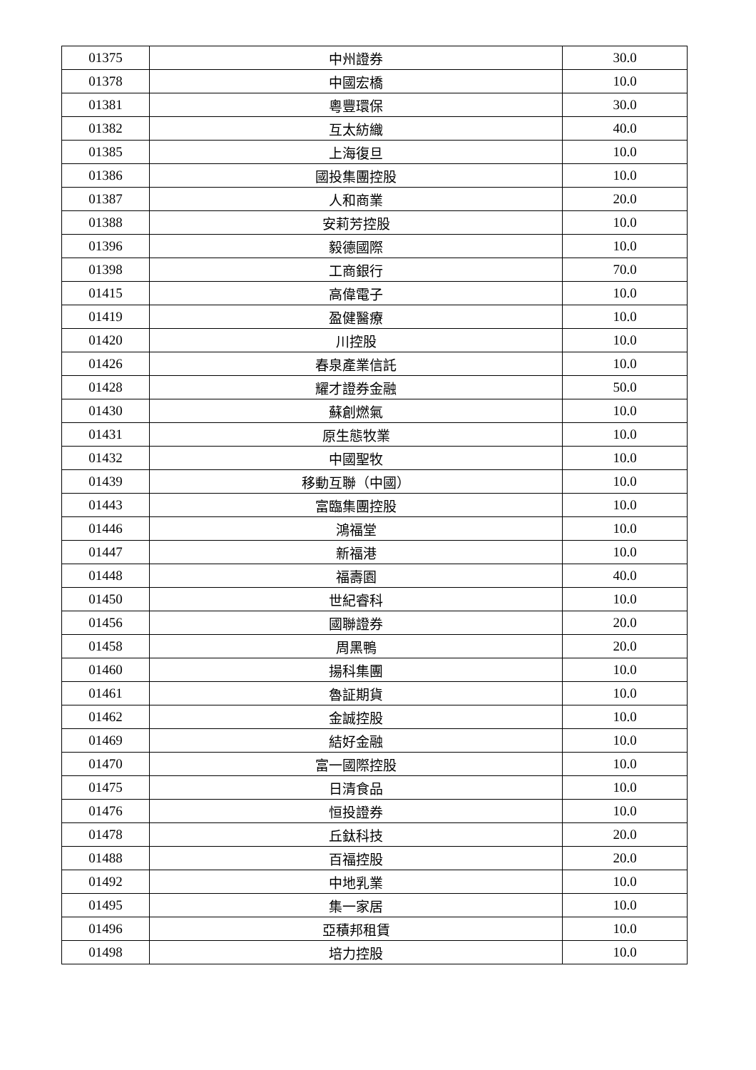| 01375 | 中州證券 | 30.0 |
| 01378 | 中國宏橋 | 10.0 |
| 01381 | 粵豐環保 | 30.0 |
| 01382 | 互太紡織 | 40.0 |
| 01385 | 上海復旦 | 10.0 |
| 01386 | 國投集團控股 | 10.0 |
| 01387 | 人和商業 | 20.0 |
| 01388 | 安莉芳控股 | 10.0 |
| 01396 | 毅德國際 | 10.0 |
| 01398 | 工商銀行 | 70.0 |
| 01415 | 高偉電子 | 10.0 |
| 01419 | 盈健醫療 | 10.0 |
| 01420 | 川控股 | 10.0 |
| 01426 | 春泉產業信託 | 10.0 |
| 01428 | 耀才證券金融 | 50.0 |
| 01430 | 蘇創燃氣 | 10.0 |
| 01431 | 原生態牧業 | 10.0 |
| 01432 | 中國聖牧 | 10.0 |
| 01439 | 移動互聯（中國） | 10.0 |
| 01443 | 富臨集團控股 | 10.0 |
| 01446 | 鴻福堂 | 10.0 |
| 01447 | 新福港 | 10.0 |
| 01448 | 福壽園 | 40.0 |
| 01450 | 世紀睿科 | 10.0 |
| 01456 | 國聯證券 | 20.0 |
| 01458 | 周黑鴨 | 20.0 |
| 01460 | 揚科集團 | 10.0 |
| 01461 | 魯証期貨 | 10.0 |
| 01462 | 金誠控股 | 10.0 |
| 01469 | 結好金融 | 10.0 |
| 01470 | 富一國際控股 | 10.0 |
| 01475 | 日清食品 | 10.0 |
| 01476 | 恒投證券 | 10.0 |
| 01478 | 丘鈦科技 | 20.0 |
| 01488 | 百福控股 | 20.0 |
| 01492 | 中地乳業 | 10.0 |
| 01495 | 集一家居 | 10.0 |
| 01496 | 亞積邦租賃 | 10.0 |
| 01498 | 培力控股 | 10.0 |